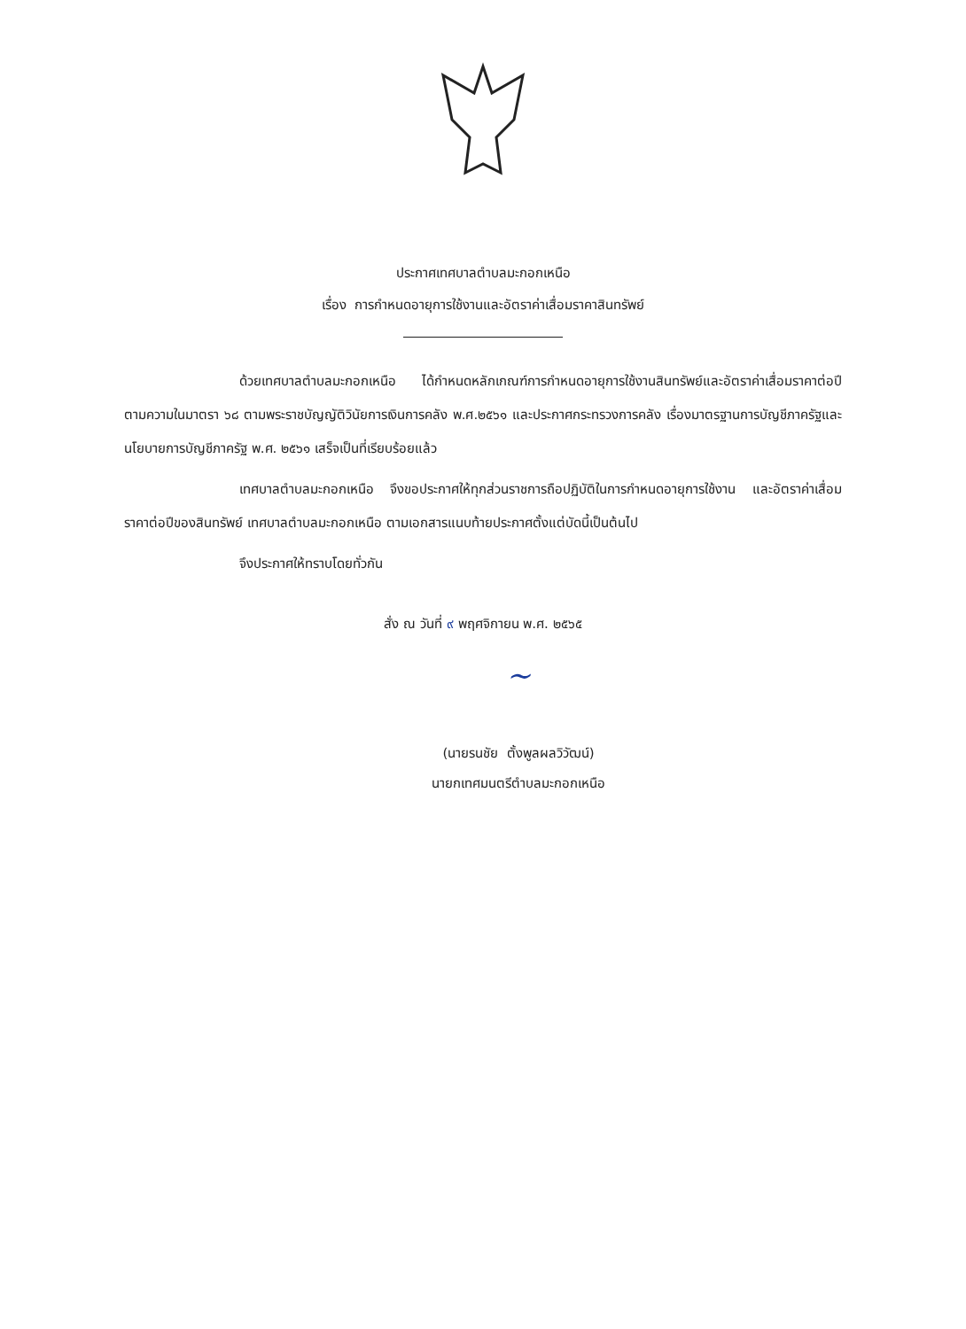ประกาศเทศบาลตำบลมะกอกเหนือ
เรื่อง การกำหนดอายุการใช้งานและอัตราค่าเสื่อมราคาสินทรัพย์
ด้วยเทศบาลตำบลมะกอกเหนือ ได้กำหนดหลักเกณฑ์การกำหนดอายุการใช้งานสินทรัพย์และอัตราค่าเสื่อมราคาต่อปี ตามความในมาตรา ๖๘ ตามพระราชบัญญัติวินัยการเงินการคลัง พ.ศ.๒๕๖๑ และประกาศกระทรวงการคลัง เรื่องมาตรฐานการบัญชีภาครัฐและนโยบายการบัญชีภาครัฐ พ.ศ. ๒๕๖๑ เสร็จเป็นที่เรียบร้อยแล้ว
เทศบาลตำบลมะกอกเหนือ จึงขอประกาศให้ทุกส่วนราชการถือปฏิบัติในการกำหนดอายุการใช้งาน และอัตราค่าเสื่อมราคาต่อปีของสินทรัพย์ เทศบาลตำบลมะกอกเหนือ ตามเอกสารแนบท้ายประกาศตั้งแต่บัดนี้เป็นต้นไป
จึงประกาศให้ทราบโดยทั่วกัน
สั่ง ณ วันที่ ๙ พฤศจิกายน พ.ศ. ๒๕๖๕
~
(นายรนชัย ตั้งพูลผลวิวัฒน์)
นายกเทศมนตรีตำบลมะกอกเหนือ